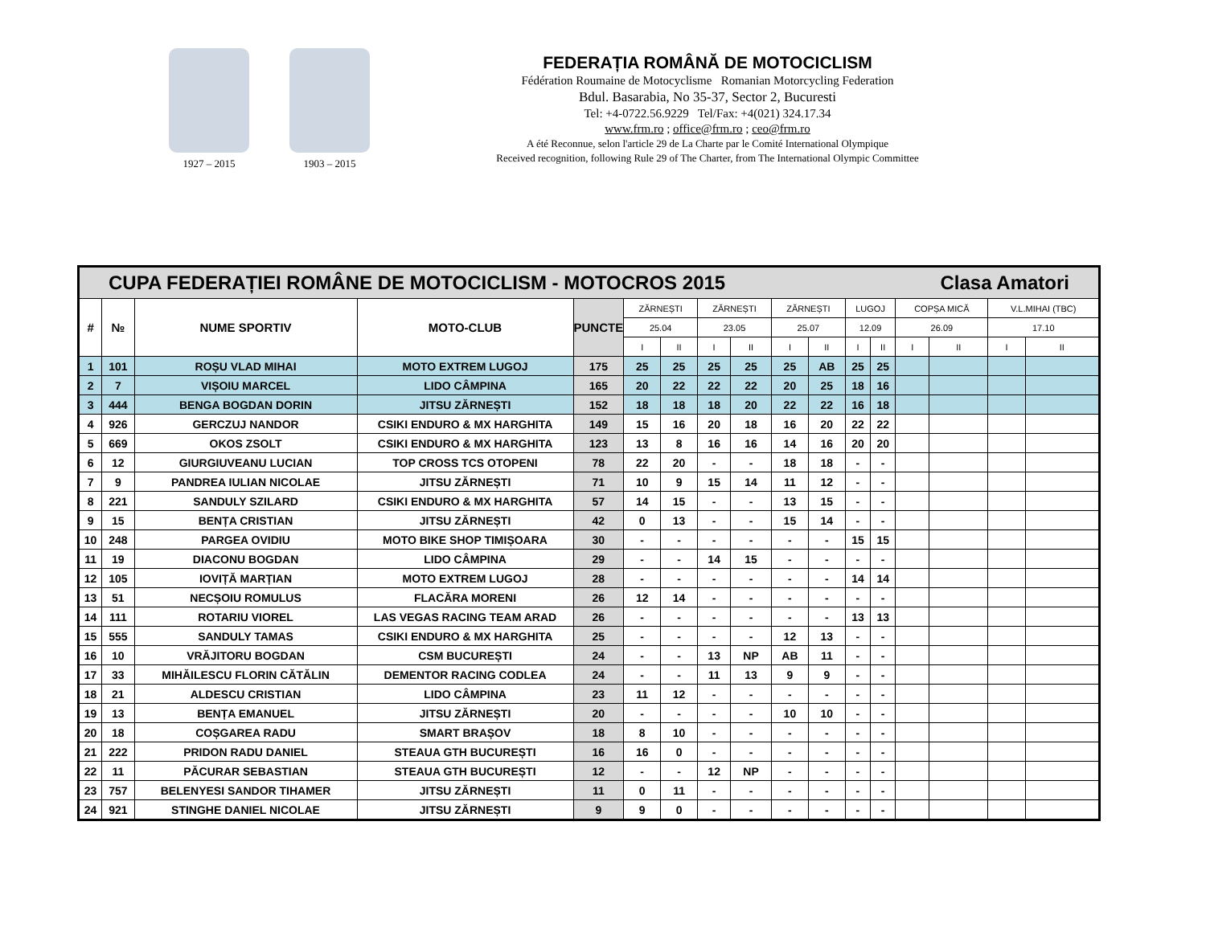1927 – 2015 1903 – 2015
FEDERAȚIA ROMÂNĂ DE MOTOCICLISM
Fédération Roumaine de Motocyclisme Romanian Motorcycling Federation
Bdul. Basarabia, No 35-37, Sector 2, Bucuresti
Tel: +4-0722.56.9229 Tel/Fax: +4(021) 324.17.34
www.frm.ro ; office@frm.ro ; ceo@frm.ro
A été Reconnue, selon l'article 29 de La Charte par le Comité International Olympique
Received recognition, following Rule 29 of The Charter, from The International Olympic Committee
| CUPA FEDERAȚIEI ROMÂNE DE MOTOCICLISM - MOTOCROS 2015 Clasa Amatori | | | | | | | | | | | | | | | | |
| # | № | NUME SPORTIV | MOTO-CLUB | PUNCTE | ZĂRNEȘTI | | ZĂRNEȘTI | | ZĂRNEȘTI | | LUGOJ | | COPȘA MICĂ | | V.L.MIHAI (TBC) | |
| | | | | | 25.04 | | 23.05 | | 25.07 | | 12.09 | | 26.09 | | 17.10 | |
| | | | | | I | II | I | II | I | II | I | II | I | II | I | II |
| 1 | 101 | ROȘU VLAD MIHAI | MOTO EXTREM LUGOJ | 175 | 25 | 25 | 25 | 25 | 25 | AB | 25 | 25 | | | | |
| 2 | 7 | VIȘOIU MARCEL | LIDO CÂMPINA | 165 | 20 | 22 | 22 | 22 | 20 | 25 | 18 | 16 | | | | |
| 3 | 444 | BENGA BOGDAN DORIN | JITSU ZĂRNEȘTI | 152 | 18 | 18 | 18 | 20 | 22 | 22 | 16 | 18 | | | | |
| 4 | 926 | GERCZUJ NANDOR | CSIKI ENDURO & MX HARGHITA | 149 | 15 | 16 | 20 | 18 | 16 | 20 | 22 | 22 | | | | |
| 5 | 669 | OKOS ZSOLT | CSIKI ENDURO & MX HARGHITA | 123 | 13 | 8 | 16 | 16 | 14 | 16 | 20 | 20 | | | | |
| 6 | 12 | GIURGIUVEANU LUCIAN | TOP CROSS TCS OTOPENI | 78 | 22 | 20 | - | - | 18 | 18 | - | - | | | | |
| 7 | 9 | PANDREA IULIAN NICOLAE | JITSU ZĂRNEȘTI | 71 | 10 | 9 | 15 | 14 | 11 | 12 | - | - | | | | |
| 8 | 221 | SANDULY SZILARD | CSIKI ENDURO & MX HARGHITA | 57 | 14 | 15 | - | - | 13 | 15 | - | - | | | | |
| 9 | 15 | BENȚA CRISTIAN | JITSU ZĂRNEȘTI | 42 | 0 | 13 | - | - | 15 | 14 | - | - | | | | |
| 10 | 248 | PARGEA OVIDIU | MOTO BIKE SHOP TIMIȘOARA | 30 | - | - | - | - | - | - | 15 | 15 | | | | |
| 11 | 19 | DIACONU BOGDAN | LIDO CÂMPINA | 29 | - | - | 14 | 15 | - | - | - | - | | | | |
| 12 | 105 | IOVIȚĂ MARȚIAN | MOTO EXTREM LUGOJ | 28 | - | - | - | - | - | - | 14 | 14 | | | | |
| 13 | 51 | NECȘOIU ROMULUS | FLACĂRA MORENI | 26 | 12 | 14 | - | - | - | - | - | - | | | | |
| 14 | 111 | ROTARIU VIOREL | LAS VEGAS RACING TEAM ARAD | 26 | - | - | - | - | - | - | 13 | 13 | | | | |
| 15 | 555 | SANDULY TAMAS | CSIKI ENDURO & MX HARGHITA | 25 | - | - | - | - | 12 | 13 | - | - | | | | |
| 16 | 10 | VRĂJITORU BOGDAN | CSM BUCUREȘTI | 24 | - | - | 13 | NP | AB | 11 | - | - | | | | |
| 17 | 33 | MIHĂILESCU FLORIN CĂTĂLIN | DEMENTOR RACING CODLEA | 24 | - | - | 11 | 13 | 9 | 9 | - | - | | | | |
| 18 | 21 | ALDESCU CRISTIAN | LIDO CÂMPINA | 23 | 11 | 12 | - | - | - | - | - | - | | | | |
| 19 | 13 | BENȚA EMANUEL | JITSU ZĂRNEȘTI | 20 | - | - | - | - | 10 | 10 | - | - | | | | |
| 20 | 18 | COȘGAREA RADU | SMART BRAȘOV | 18 | 8 | 10 | - | - | - | - | - | - | | | | |
| 21 | 222 | PRIDON RADU DANIEL | STEAUA GTH BUCUREȘTI | 16 | 16 | 0 | - | - | - | - | - | - | | | | |
| 22 | 11 | PĂCURAR SEBASTIAN | STEAUA GTH BUCUREȘTI | 12 | - | - | 12 | NP | - | - | - | - | | | | |
| 23 | 757 | BELENYESI SANDOR TIHAMER | JITSU ZĂRNEȘTI | 11 | 0 | 11 | - | - | - | - | - | - | | | | |
| 24 | 921 | STINGHE DANIEL NICOLAE | JITSU ZĂRNEȘTI | 9 | 9 | 0 | - | - | - | - | - | - | | | | |